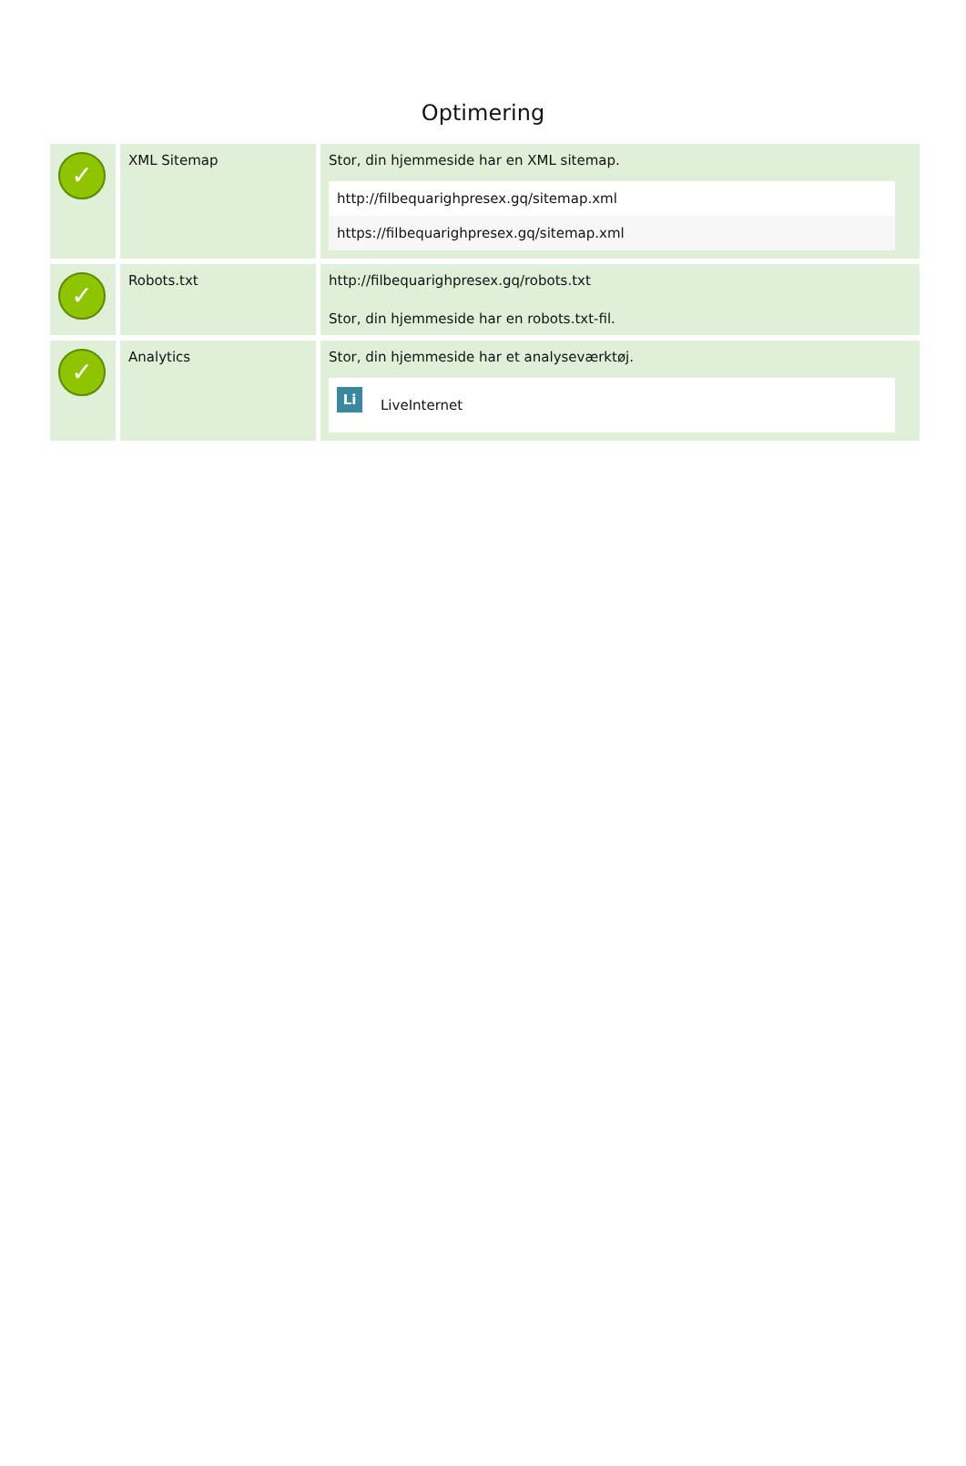Optimering
| ✓ | XML Sitemap | Stor, din hjemmeside har en XML sitemap. / http://filbequarighpresex.gq/sitemap.xml / / https://filbequarighpresex.gq/sitemap.xml / |
| ✓ | Robots.txt | http://filbequarighpresex.gq/robots.txt Stor, din hjemmeside har en robots.txt-fil. |
| ✓ | Analytics | Stor, din hjemmeside har et analyseværktøj. / Li LiveInternet / |